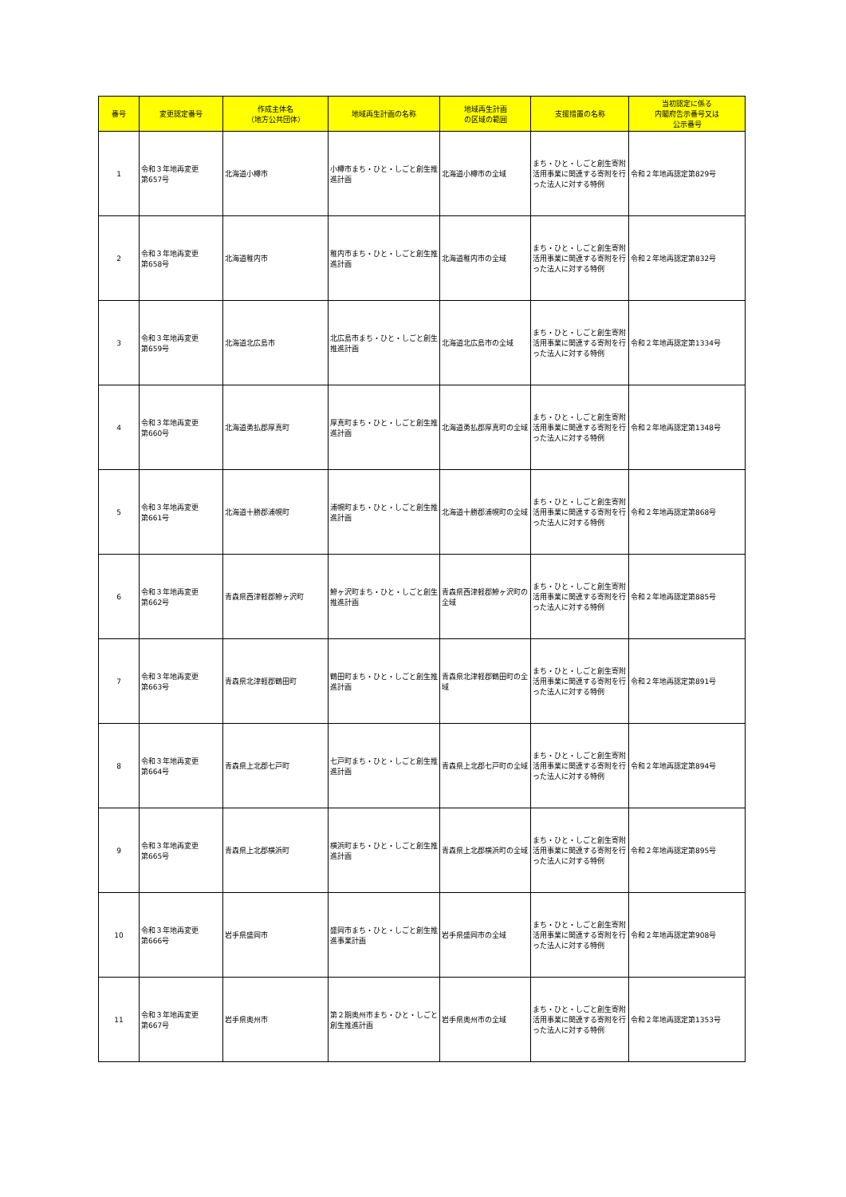| 番号 | 変更認定番号 | 作成主体名 （地方公共団体） | 地域再生計画の名称 | 地域再生計画 の区域の範囲 | 支援措置の名称 | 当初認定に係る 内閣府告示番号又は 公示番号 |
| --- | --- | --- | --- | --- | --- | --- |
| 1 | 令和３年地再変更 第657号 | 北海道小樽市 | 小樽市まち・ひと・しごと創生推進計画 | 北海道小樽市の全域 | まち・ひと・しごと創生寄附活用事業に関連する寄附を行った法人に対する特例 | 令和２年地再認定第829号 |
| 2 | 令和３年地再変更 第658号 | 北海道稚内市 | 稚内市まち・ひと・しごと創生推進計画 | 北海道稚内市の全域 | まち・ひと・しごと創生寄附活用事業に関連する寄附を行った法人に対する特例 | 令和２年地再認定第832号 |
| 3 | 令和３年地再変更 第659号 | 北海道北広島市 | 北広島市まち・ひと・しごと創生推進計画 | 北海道北広島市の全域 | まち・ひと・しごと創生寄附活用事業に関連する寄附を行った法人に対する特例 | 令和２年地再認定第1334号 |
| 4 | 令和３年地再変更 第660号 | 北海道勇払郡厚真町 | 厚真町まち・ひと・しごと創生推進計画 | 北海道勇払郡厚真町の全域 | まち・ひと・しごと創生寄附活用事業に関連する寄附を行った法人に対する特例 | 令和２年地再認定第1348号 |
| 5 | 令和３年地再変更 第661号 | 北海道十勝郡浦幌町 | 浦幌町まち・ひと・しごと創生推進計画 | 北海道十勝郡浦幌町の全域 | まち・ひと・しごと創生寄附活用事業に関連する寄附を行った法人に対する特例 | 令和２年地再認定第868号 |
| 6 | 令和３年地再変更 第662号 | 青森県西津軽郡鰺ヶ沢町 | 鰺ヶ沢町まち・ひと・しごと創生推進計画 | 青森県西津軽郡鰺ヶ沢町の全域 | まち・ひと・しごと創生寄附活用事業に関連する寄附を行った法人に対する特例 | 令和２年地再認定第885号 |
| 7 | 令和３年地再変更 第663号 | 青森県北津軽郡鶴田町 | 鶴田町まち・ひと・しごと創生推進計画 | 青森県北津軽郡鶴田町の全域 | まち・ひと・しごと創生寄附活用事業に関連する寄附を行った法人に対する特例 | 令和２年地再認定第891号 |
| 8 | 令和３年地再変更 第664号 | 青森県上北郡七戸町 | 七戸町まち・ひと・しごと創生推進計画 | 青森県上北郡七戸町の全域 | まち・ひと・しごと創生寄附活用事業に関連する寄附を行った法人に対する特例 | 令和２年地再認定第894号 |
| 9 | 令和３年地再変更 第665号 | 青森県上北郡横浜町 | 横浜町まち・ひと・しごと創生推進計画 | 青森県上北郡横浜町の全域 | まち・ひと・しごと創生寄附活用事業に関連する寄附を行った法人に対する特例 | 令和２年地再認定第895号 |
| 10 | 令和３年地再変更 第666号 | 岩手県盛岡市 | 盛岡市まち・ひと・しごと創生推進事業計画 | 岩手県盛岡市の全域 | まち・ひと・しごと創生寄附活用事業に関連する寄附を行った法人に対する特例 | 令和２年地再認定第908号 |
| 11 | 令和３年地再変更 第667号 | 岩手県奥州市 | 第２期奥州市まち・ひと・しごと創生推進計画 | 岩手県奥州市の全域 | まち・ひと・しごと創生寄附活用事業に関連する寄附を行った法人に対する特例 | 令和２年地再認定第1353号 |